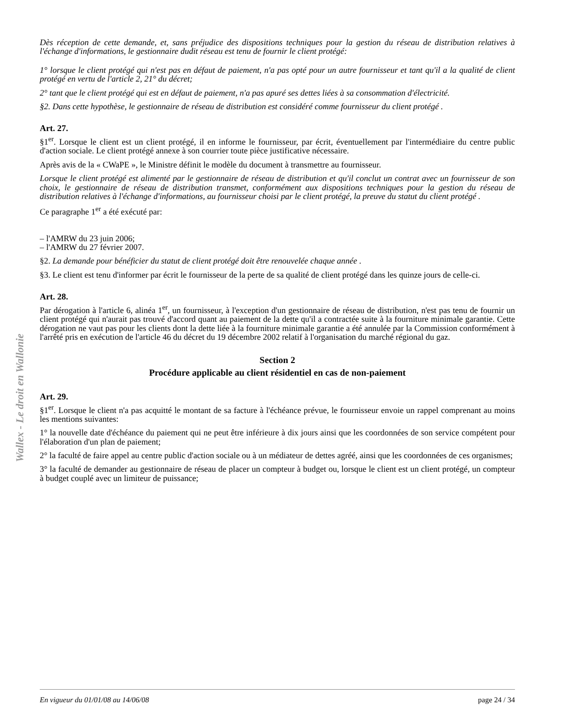Wallex - Le droit en Wallonie
Dès réception de cette demande, et, sans préjudice des dispositions techniques pour la gestion du réseau de distribution relatives à l'échange d'informations, le gestionnaire dudit réseau est tenu de fournir le client protégé:
1° lorsque le client protégé qui n'est pas en défaut de paiement, n'a pas opté pour un autre fournisseur et tant qu'il a la qualité de client protégé en vertu de l'article 2, 21° du décret;
2° tant que le client protégé qui est en défaut de paiement, n'a pas apuré ses dettes liées à sa consommation d'électricité.
§2. Dans cette hypothèse, le gestionnaire de réseau de distribution est considéré comme fournisseur du client protégé .
Art. 27.
§1<sup>er</sup>. Lorsque le client est un client protégé, il en informe le fournisseur, par écrit, éventuellement par l'intermédiaire du centre public d'action sociale. Le client protégé annexe à son courrier toute pièce justificative nécessaire.
Après avis de la « CWaPE », le Ministre définit le modèle du document à transmettre au fournisseur.
Lorsque le client protégé est alimenté par le gestionnaire de réseau de distribution et qu'il conclut un contrat avec un fournisseur de son choix, le gestionnaire de réseau de distribution transmet, conformément aux dispositions techniques pour la gestion du réseau de distribution relatives à l'échange d'informations, au fournisseur choisi par le client protégé, la preuve du statut du client protégé .
Ce paragraphe 1<sup>er</sup> a été exécuté par:
– l'AMRW du 23 juin 2006;
– l'AMRW du 27 février 2007.
§2. La demande pour bénéficier du statut de client protégé doit être renouvelée chaque année .
§3. Le client est tenu d'informer par écrit le fournisseur de la perte de sa qualité de client protégé dans les quinze jours de celle-ci.
Art. 28.
Par dérogation à l'article 6, alinéa 1<sup>er</sup>, un fournisseur, à l'exception d'un gestionnaire de réseau de distribution, n'est pas tenu de fournir un client protégé qui n'aurait pas trouvé d'accord quant au paiement de la dette qu'il a contractée suite à la fourniture minimale garantie. Cette dérogation ne vaut pas pour les clients dont la dette liée à la fourniture minimale garantie a été annulée par la Commission conformément à l'arrêté pris en exécution de l'article 46 du décret du 19 décembre 2002 relatif à l'organisation du marché régional du gaz.
Section 2
Procédure applicable au client résidentiel en cas de non-paiement
Art. 29.
§1<sup>er</sup>. Lorsque le client n'a pas acquitté le montant de sa facture à l'échéance prévue, le fournisseur envoie un rappel comprenant au moins les mentions suivantes:
1° la nouvelle date d'échéance du paiement qui ne peut être inférieure à dix jours ainsi que les coordonnées de son service compétent pour l'élaboration d'un plan de paiement;
2° la faculté de faire appel au centre public d'action sociale ou à un médiateur de dettes agréé, ainsi que les coordonnées de ces organismes;
3° la faculté de demander au gestionnaire de réseau de placer un compteur à budget ou, lorsque le client est un client protégé, un compteur à budget couplé avec un limiteur de puissance;
En vigueur du 01/01/08 au 14/06/08 page 24 / 34